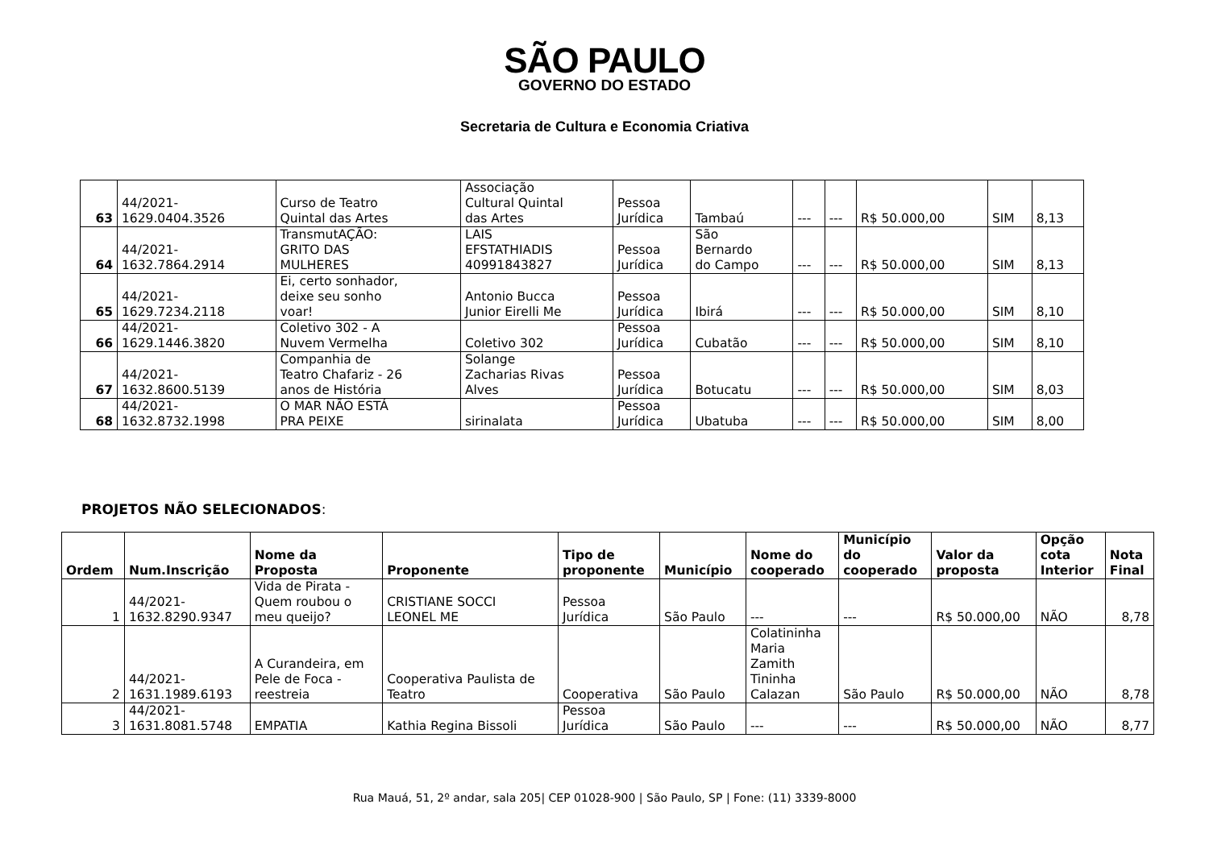SÃO PAULO
GOVERNO DO ESTADO
Secretaria de Cultura e Economia Criativa
| 63 | 44/2021- 1629.0404.3526 | Curso de Teatro Quintal das Artes | Associação Cultural Quintal das Artes | Pessoa Jurídica | Tambaú | --- | --- | R$ 50.000,00 | SIM | 8,13 |
| 64 | 44/2021- 1632.7864.2914 | TransmutAÇÃO: GRITO DAS MULHERES | LAIS EFSTATHIADIS 40991843827 | Pessoa Jurídica | São Bernardo do Campo | --- | --- | R$ 50.000,00 | SIM | 8,13 |
| 65 | 44/2021- 1629.7234.2118 | Ei, certo sonhador, deixe seu sonho voar! | Antonio Bucca Junior Eirelli Me | Pessoa Jurídica | Ibirá | --- | --- | R$ 50.000,00 | SIM | 8,10 |
| 66 | 44/2021- 1629.1446.3820 | Coletivo 302 - A Nuvem Vermelha | Coletivo 302 | Pessoa Jurídica | Cubatão | --- | --- | R$ 50.000,00 | SIM | 8,10 |
| 67 | 44/2021- 1632.8600.5139 | Companhia de Teatro Chafariz - 26 anos de História | Solange Zacharias Rivas Alves | Pessoa Jurídica | Botucatu | --- | --- | R$ 50.000,00 | SIM | 8,03 |
| 68 | 44/2021- 1632.8732.1998 | O MAR NÃO ESTÁ PRA PEIXE | sirinalata | Pessoa Jurídica | Ubatuba | --- | --- | R$ 50.000,00 | SIM | 8,00 |
PROJETOS NÃO SELECIONADOS:
| Ordem | Num.Inscrição | Nome da Proposta | Proponente | Tipo de proponente | Município | Nome do cooperado | Município do cooperado | Valor da proposta | Opção cota Interior | Nota Final |
| --- | --- | --- | --- | --- | --- | --- | --- | --- | --- | --- |
| 1 | 44/2021- 1632.8290.9347 | Vida de Pirata - Quem roubou o meu queijo? | CRISTIANE SOCCI LEONEL ME | Pessoa Jurídica | São Paulo | --- | --- | R$ 50.000,00 | NÃO | 8,78 |
| 2 | 44/2021- 1631.1989.6193 | A Curandeira, em Pele de Foca - reestreia | Cooperativa Paulista de Teatro | Cooperativa | São Paulo | Colatininha Maria Zamith Tininha Calazan | São Paulo | R$ 50.000,00 | NÃO | 8,78 |
| 3 | 44/2021- 1631.8081.5748 | EMPATIA | Kathia Regina Bissoli | Pessoa Jurídica | São Paulo | --- | --- | R$ 50.000,00 | NÃO | 8,77 |
Rua Mauá, 51, 2º andar, sala 205| CEP 01028-900 | São Paulo, SP | Fone: (11) 3339-8000